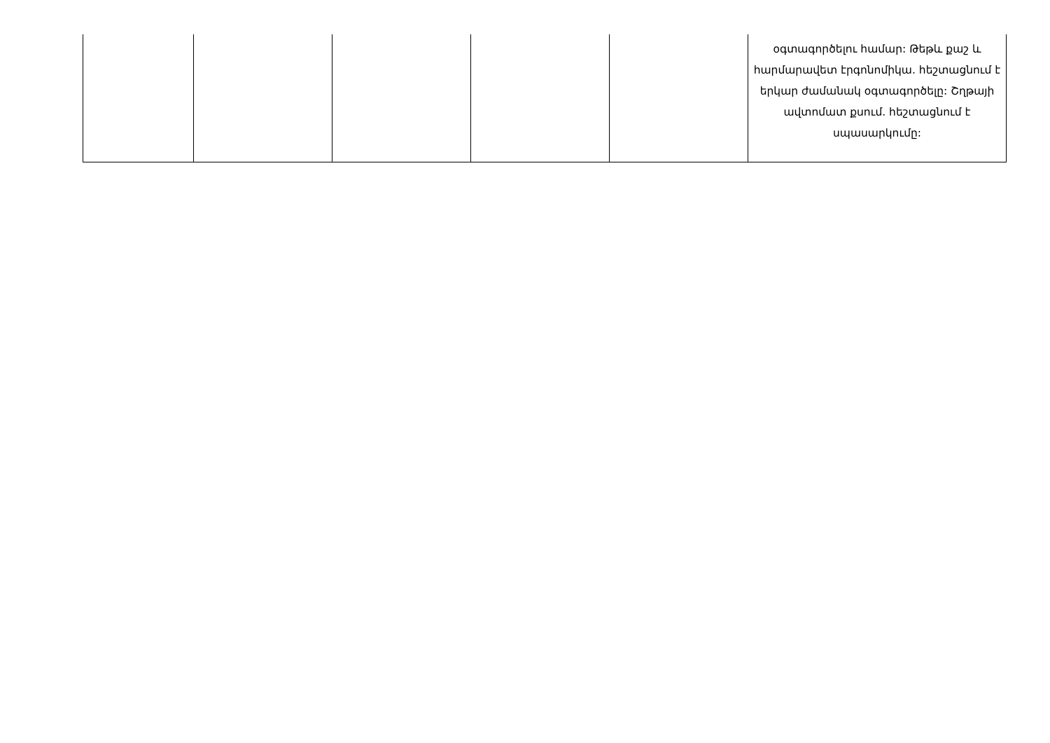| | | | | | օգտագործելու համար: Թեթև քաշ և հարմարավետ էրգոնոմիկա. հեշտացնում է երկար ժամանակ օգտագործելը: Շղթայի ավտոմատ քսում. հեշտացնում է սպասարկումը: |